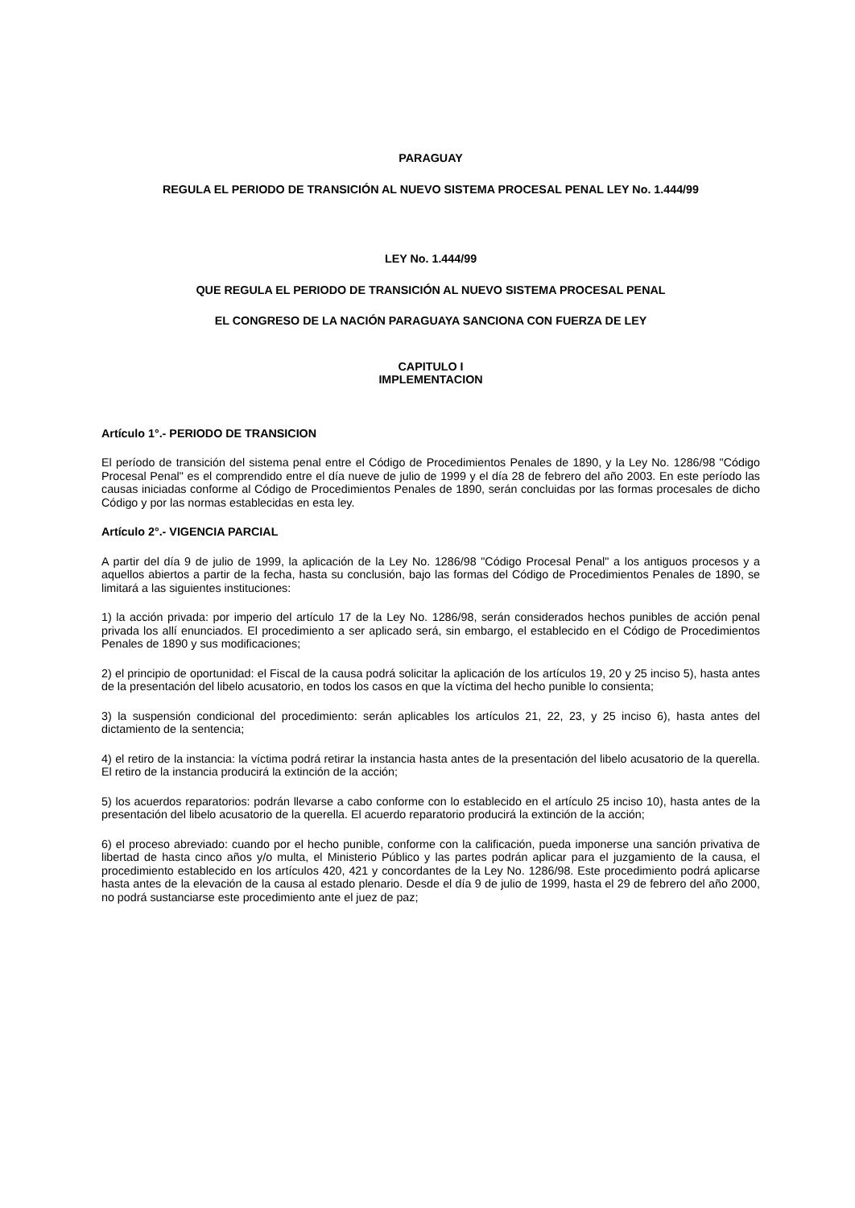PARAGUAY
REGULA EL PERIODO DE TRANSICIÓN AL NUEVO SISTEMA PROCESAL PENAL LEY No. 1.444/99
LEY No. 1.444/99
QUE REGULA EL PERIODO DE TRANSICIÓN AL NUEVO SISTEMA PROCESAL PENAL
EL CONGRESO DE LA NACIÓN PARAGUAYA SANCIONA CON FUERZA DE LEY
CAPITULO I
IMPLEMENTACION
Artículo 1°.- PERIODO DE TRANSICION
El período de transición del sistema penal entre el Código de Procedimientos Penales de 1890, y la Ley No. 1286/98 "Código Procesal Penal" es el comprendido entre el día nueve de julio de 1999 y el día 28 de febrero del año 2003. En este período las causas iniciadas conforme al Código de Procedimientos Penales de 1890, serán concluidas por las formas procesales de dicho Código y por las normas establecidas en esta ley.
Artículo 2°.- VIGENCIA PARCIAL
A partir del día 9 de julio de 1999, la aplicación de la Ley No. 1286/98 "Código Procesal Penal" a los antiguos procesos y a aquellos abiertos a partir de la fecha, hasta su conclusión, bajo las formas del Código de Procedimientos Penales de 1890, se limitará a las siguientes instituciones:
1) la acción privada: por imperio del artículo 17 de la Ley No. 1286/98, serán considerados hechos punibles de acción penal privada los allí enunciados. El procedimiento a ser aplicado será, sin embargo, el establecido en el Código de Procedimientos Penales de 1890 y sus modificaciones;
2) el principio de oportunidad: el Fiscal de la causa podrá solicitar la aplicación de los artículos 19, 20 y 25 inciso 5), hasta antes de la presentación del libelo acusatorio, en todos los casos en que la víctima del hecho punible lo consienta;
3) la suspensión condicional del procedimiento: serán aplicables los artículos 21, 22, 23, y 25 inciso 6), hasta antes del dictamiento de la sentencia;
4) el retiro de la instancia: la víctima podrá retirar la instancia hasta antes de la presentación del libelo acusatorio de la querella. El retiro de la instancia producirá la extinción de la acción;
5) los acuerdos reparatorios: podrán llevarse a cabo conforme con lo establecido en el artículo 25 inciso 10), hasta antes de la presentación del libelo acusatorio de la querella. El acuerdo reparatorio producirá la extinción de la acción;
6) el proceso abreviado: cuando por el hecho punible, conforme con la calificación, pueda imponerse una sanción privativa de libertad de hasta cinco años y/o multa, el Ministerio Público y las partes podrán aplicar para el juzgamiento de la causa, el procedimiento establecido en los artículos 420, 421 y concordantes de la Ley No. 1286/98. Este procedimiento podrá aplicarse hasta antes de la elevación de la causa al estado plenario. Desde el día 9 de julio de 1999, hasta el 29 de febrero del año 2000, no podrá sustanciarse este procedimiento ante el juez de paz;